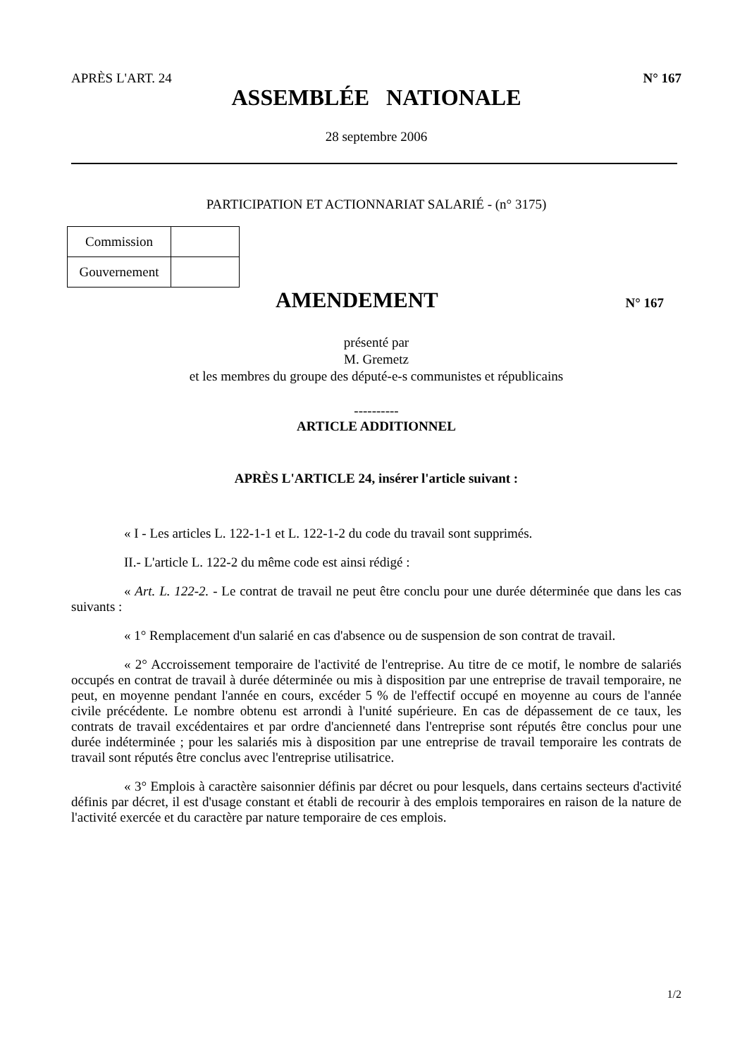APRÈS L'ART. 24 N° 167
ASSEMBLÉE NATIONALE
28 septembre 2006
PARTICIPATION ET ACTIONNARIAT SALARIÉ - (n° 3175)
| Commission | |
| Gouvernement | |
AMENDEMENT
N° 167
présenté par
M. Gremetz
et les membres du groupe des député-e-s communistes et républicains
----------
ARTICLE ADDITIONNEL
APRÈS L'ARTICLE 24, insérer l'article suivant :
« I - Les articles L. 122-1-1 et L. 122-1-2 du code du travail sont supprimés.
II.- L'article L. 122-2 du même code est ainsi rédigé :
« Art. L. 122-2. - Le contrat de travail ne peut être conclu pour une durée déterminée que dans les cas suivants :
« 1° Remplacement d'un salarié en cas d'absence ou de suspension de son contrat de travail.
« 2° Accroissement temporaire de l'activité de l'entreprise. Au titre de ce motif, le nombre de salariés occupés en contrat de travail à durée déterminée ou mis à disposition par une entreprise de travail temporaire, ne peut, en moyenne pendant l'année en cours, excéder 5 % de l'effectif occupé en moyenne au cours de l'année civile précédente. Le nombre obtenu est arrondi à l'unité supérieure. En cas de dépassement de ce taux, les contrats de travail excédentaires et par ordre d'ancienneté dans l'entreprise sont réputés être conclus pour une durée indéterminée ; pour les salariés mis à disposition par une entreprise de travail temporaire les contrats de travail sont réputés être conclus avec l'entreprise utilisatrice.
« 3° Emplois à caractère saisonnier définis par décret ou pour lesquels, dans certains secteurs d'activité définis par décret, il est d'usage constant et établi de recourir à des emplois temporaires en raison de la nature de l'activité exercée et du caractère par nature temporaire de ces emplois.
1/2